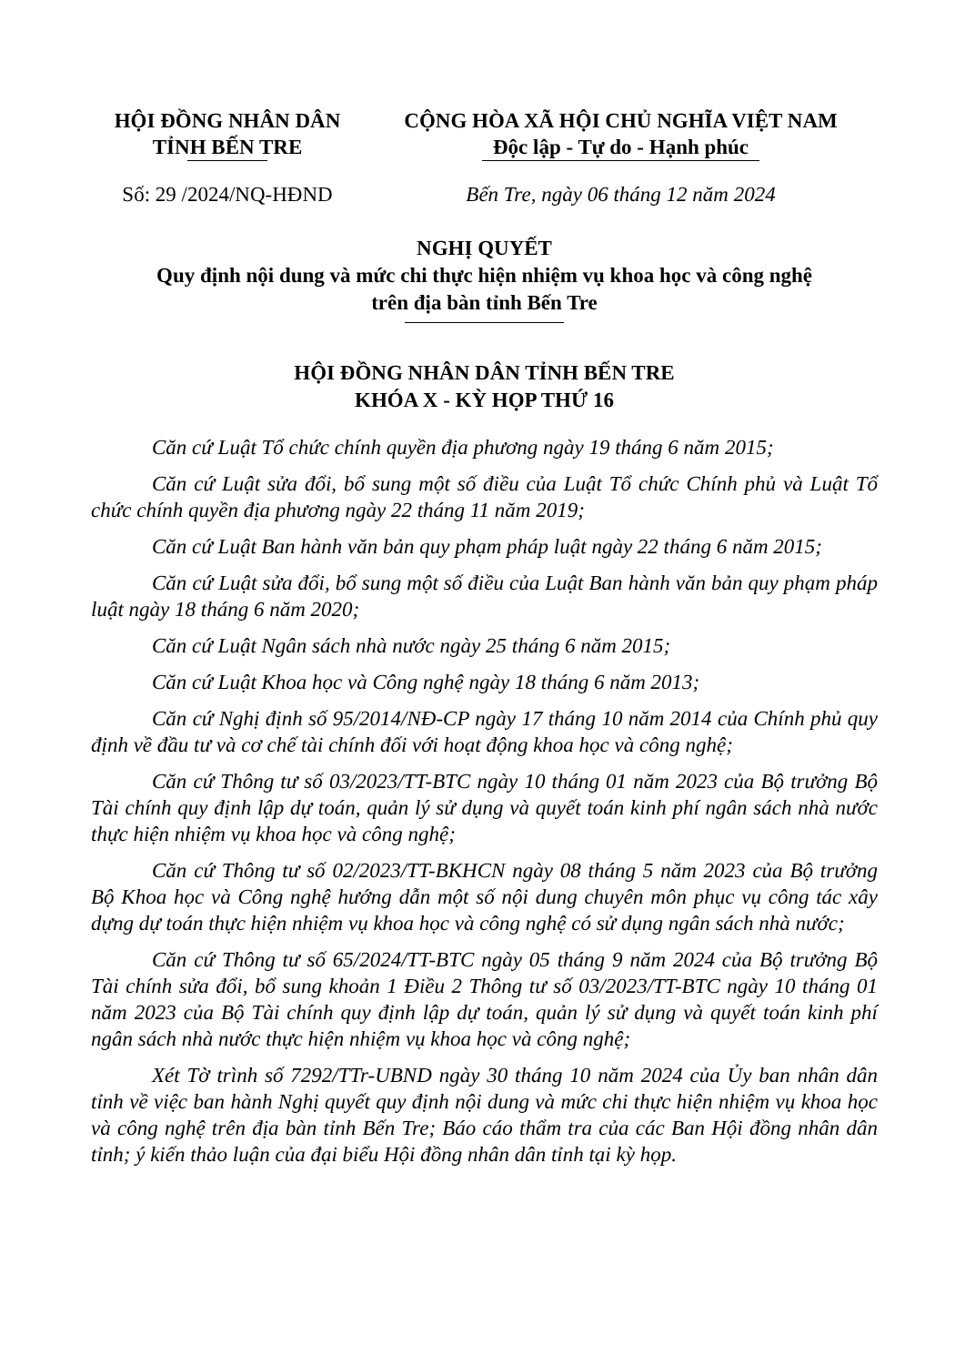HỘI ĐỒNG NHÂN DÂN
TỈNH BẾN TRE
CỘNG HÒA XÃ HỘI CHỦ NGHĨA VIỆT NAM
Độc lập - Tự do - Hạnh phúc
Số: 29 /2024/NQ-HĐND Bến Tre, ngày 06 tháng 12 năm 2024
NGHỊ QUYẾT
Quy định nội dung và mức chi thực hiện nhiệm vụ khoa học và công nghệ
trên địa bàn tỉnh Bến Tre
HỘI ĐỒNG NHÂN DÂN TỈNH BẾN TRE
KHÓA X - KỲ HỌP THỨ 16
Căn cứ Luật Tổ chức chính quyền địa phương ngày 19 tháng 6 năm 2015;
Căn cứ Luật sửa đổi, bổ sung một số điều của Luật Tổ chức Chính phủ và Luật Tổ chức chính quyền địa phương ngày 22 tháng 11 năm 2019;
Căn cứ Luật Ban hành văn bản quy phạm pháp luật ngày 22 tháng 6 năm 2015;
Căn cứ Luật sửa đổi, bổ sung một số điều của Luật Ban hành văn bản quy phạm pháp luật ngày 18 tháng 6 năm 2020;
Căn cứ Luật Ngân sách nhà nước ngày 25 tháng 6 năm 2015;
Căn cứ Luật Khoa học và Công nghệ ngày 18 tháng 6 năm 2013;
Căn cứ Nghị định số 95/2014/NĐ-CP ngày 17 tháng 10 năm 2014 của Chính phủ quy định về đầu tư và cơ chế tài chính đối với hoạt động khoa học và công nghệ;
Căn cứ Thông tư số 03/2023/TT-BTC ngày 10 tháng 01 năm 2023 của Bộ trưởng Bộ Tài chính quy định lập dự toán, quản lý sử dụng và quyết toán kinh phí ngân sách nhà nước thực hiện nhiệm vụ khoa học và công nghệ;
Căn cứ Thông tư số 02/2023/TT-BKHCN ngày 08 tháng 5 năm 2023 của Bộ trưởng Bộ Khoa học và Công nghệ hướng dẫn một số nội dung chuyên môn phục vụ công tác xây dựng dự toán thực hiện nhiệm vụ khoa học và công nghệ có sử dụng ngân sách nhà nước;
Căn cứ Thông tư số 65/2024/TT-BTC ngày 05 tháng 9 năm 2024 của Bộ trưởng Bộ Tài chính sửa đổi, bổ sung khoản 1 Điều 2 Thông tư số 03/2023/TT-BTC ngày 10 tháng 01 năm 2023 của Bộ Tài chính quy định lập dự toán, quản lý sử dụng và quyết toán kinh phí ngân sách nhà nước thực hiện nhiệm vụ khoa học và công nghệ;
Xét Tờ trình số 7292/TTr-UBND ngày 30 tháng 10 năm 2024 của Ủy ban nhân dân tỉnh về việc ban hành Nghị quyết quy định nội dung và mức chi thực hiện nhiệm vụ khoa học và công nghệ trên địa bàn tỉnh Bến Tre; Báo cáo thẩm tra của các Ban Hội đồng nhân dân tỉnh; ý kiến thảo luận của đại biểu Hội đồng nhân dân tỉnh tại kỳ họp.